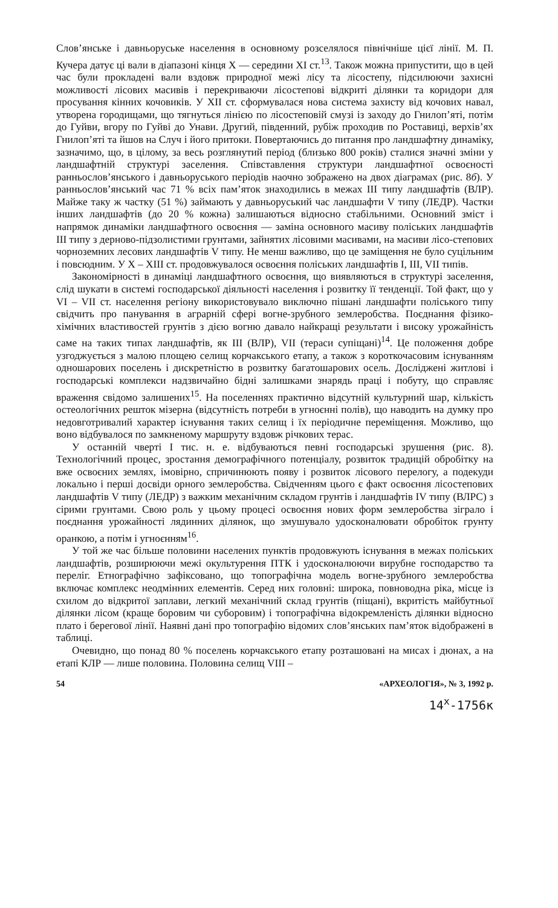Слов’янське і давньоруське населення в основному розселялося північніше цієї лінії. М. П. Кучера датує ці вали в діапазоні кінця X — середини XI ст.<sup>13</sup>. Також можна припустити, що в цей час були прокладені вали вздовж природної межі лісу та лісостепу, підсилюючи захисні можливості лісових масивів і перекриваючи лісостепові відкриті ділянки та коридори для просування кінних кочовиків. У XII ст. сформувалася нова система захисту від кочових навал, утворена городищами, що тягнуться лінією по лісостеповій смузі із заходу до Гнилоп’яті, потім до Гуйви, вгору по Гуйві до Унави. Другий, південний, рубіж проходив по Роставиці, верхів’ях Гнилоп’яті та йшов на Случ і його притоки. Повертаючись до питання про ландшафтну динаміку, зазначимо, що, в цілому, за весь розглянутий період (близько 800 років) сталися значні зміни у ландшафтній структурі заселення. Співставлення структури ландшафтної освоєності ранньослов’янського і давньоруського періодів наочно зображено на двох діаграмах (рис. 8б). У ранньослов’янський час 71 % всіх пам’яток знаходились в межах III типу ландшафтів (ВЛР). Майже таку ж частку (51 %) займають у давньоруський час ландшафти V типу (ЛЕДР). Частки інших ландшафтів (до 20 % кожна) залишаються відносно стабільними. Основний зміст і напрямок динаміки ландшафтного освоєння — заміна основного масиву поліських ландшафтів III типу з дерново-підзолистими грунтами, зайнятих лісовими масивами, на масиви лісо-степових чорноземних лесових ландшафтів V типу. Не менш важливо, що це заміщення не було суцільним і повсюдним. У X – XIII ст. продовжувалося освоєння поліських ландшафтів I, III, VII типів.
Закономірності в динаміці ландшафтного освоєння, що виявляються в структурі заселення, слід шукати в системі господарської діяльності населення і розвитку її тенденції. Той факт, що у VI – VII ст. населення регіону використовувало виключно пішані ландшафти поліського типу свідчить про панування в аграрній сфері вогне-зрубного землеробства. Поєднання фізико-хімічних властивостей грунтів з дією вогню давало найкращі результати і високу урожайність саме на таких типах ландшафтів, як III (ВЛР), VII (тераси супіщані)<sup>14</sup>. Це положення добре узгоджується з малою площею селищ корчакського етапу, а також з короткочасовим існуванням одношарових поселень і дискретністю в розвитку багатошарових осель. Досліджені житлові і господарські комплекси надзвичайно бідні залишками знарядь праці і побуту, що справляє враження свідомо залишених<sup>15</sup>. На поселеннях практично відсутній культурний шар, кількість остеологічних решток мізерна (відсутність потреби в угноєнні полів), що наводить на думку про недовготривалий характер існування таких селищ і їх періодичне переміщення. Можливо, що воно відбувалося по замкненому маршруту вздовж річкових терас.
У останній чверті I тис. н. е. відбуваються певні господарські зрушення (рис. 8). Технологічний процес, зростання демографічного потенціалу, розвиток традицій обробітку на вже освоєних землях, імовірно, спричинюють появу і розвиток лісового перелогу, а подекуди локально і перші досвіди орного землеробства. Свідченням цього є факт освоєння лісостепових ландшафтів V типу (ЛЕДР) з важким механічним складом грунтів і ландшафтів IV типу (ВЛРС) з сірими грунтами. Свою роль у цьому процесі освоєння нових форм землеробства зіграло і поєднання урожайності лядинних ділянок, що змушувало удосконалювати обробіток грунту оранкою, а потім і угноєнням<sup>16</sup>.
У той же час більше половини населених пунктів продовжують існування в межах поліських ландшафтів, розширюючи межі окультурення ПТК і удосконалюючи вирубне господарство та переліг. Етнографічно зафіксовано, що топографічна модель вогне-зрубного землеробства включає комплекс неодмінних елементів. Серед них головні: широка, повноводна ріка, місце із схилом до відкритої заплави, легкий механічний склад грунтів (піщані), вкритість майбутньої ділянки лісом (краще боровим чи суборовим) і топографічна відокремленість ділянки відносно плато і берегової лінії. Наявні дані про топографію відомих слов’янських пам’яток відображені в таблиці.
Очевидно, що понад 80 % поселень корчакського етапу розташовані на мисах і дюнах, а на етапі КЛР — лише половина. Половина селищ VIII –
54 «АРХЕОЛОГІЯ», № 3, 1992 р.
14<sup>x</sup>-1756к